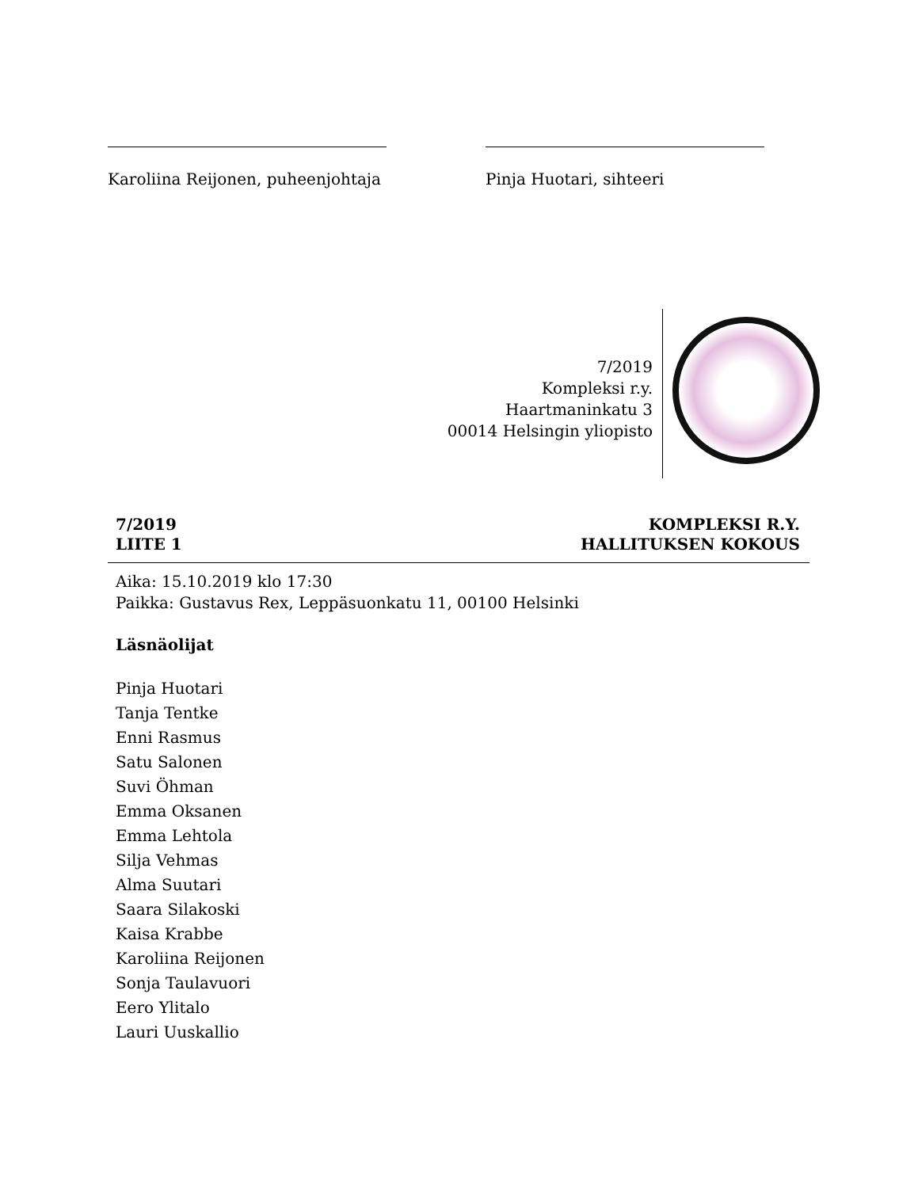Karoliina Reijonen, puheenjohtaja
Pinja Huotari, sihteeri
7/2019
Kompleksi r.y.
Haartmaninkatu 3
00014 Helsingin yliopisto
7/2019
LIITE 1
KOMPLEKSI R.Y.
HALLITUKSEN KOKOUS
Aika: 15.10.2019 klo 17:30
Paikka: Gustavus Rex, Leppäsuonkatu 11, 00100 Helsinki
Läsnäolijat
Pinja Huotari
Tanja Tentke
Enni Rasmus
Satu Salonen
Suvi Öhman
Emma Oksanen
Emma Lehtola
Silja Vehmas
Alma Suutari
Saara Silakoski
Kaisa Krabbe
Karoliina Reijonen
Sonja Taulavuori
Eero Ylitalo
Lauri Uuskallio